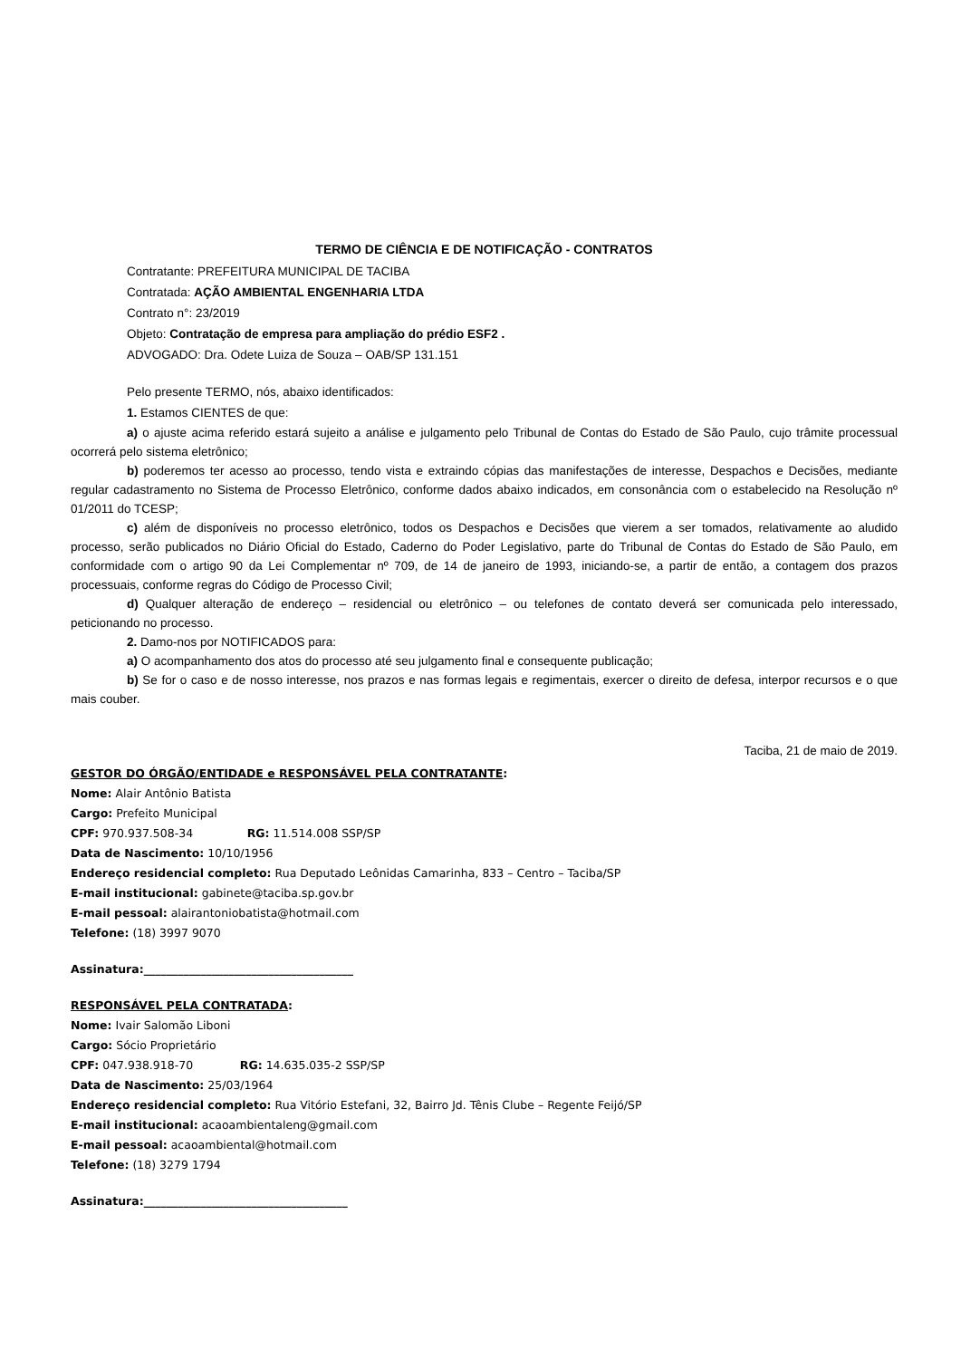TERMO DE CIÊNCIA E DE NOTIFICAÇÃO - CONTRATOS
Contratante: PREFEITURA MUNICIPAL DE TACIBA
Contratada: AÇÃO AMBIENTAL ENGENHARIA LTDA
Contrato n°: 23/2019
Objeto: Contratação de empresa para ampliação do prédio ESF2 .
ADVOGADO: Dra. Odete Luiza de Souza – OAB/SP 131.151
Pelo presente TERMO, nós, abaixo identificados:
1. Estamos CIENTES de que:
a) o ajuste acima referido estará sujeito a análise e julgamento pelo Tribunal de Contas do Estado de São Paulo, cujo trâmite processual ocorrerá pelo sistema eletrônico;
b) poderemos ter acesso ao processo, tendo vista e extraindo cópias das manifestações de interesse, Despachos e Decisões, mediante regular cadastramento no Sistema de Processo Eletrônico, conforme dados abaixo indicados, em consonância com o estabelecido na Resolução nº 01/2011 do TCESP;
c) além de disponíveis no processo eletrônico, todos os Despachos e Decisões que vierem a ser tomados, relativamente ao aludido processo, serão publicados no Diário Oficial do Estado, Caderno do Poder Legislativo, parte do Tribunal de Contas do Estado de São Paulo, em conformidade com o artigo 90 da Lei Complementar nº 709, de 14 de janeiro de 1993, iniciando-se, a partir de então, a contagem dos prazos processuais, conforme regras do Código de Processo Civil;
d) Qualquer alteração de endereço – residencial ou eletrônico – ou telefones de contato deverá ser comunicada pelo interessado, peticionando no processo.
2. Damo-nos por NOTIFICADOS para:
a) O acompanhamento dos atos do processo até seu julgamento final e consequente publicação;
b) Se for o caso e de nosso interesse, nos prazos e nas formas legais e regimentais, exercer o direito de defesa, interpor recursos e o que mais couber.
Taciba, 21 de maio de 2019.
GESTOR DO ÓRGÃO/ENTIDADE e RESPONSÁVEL PELA CONTRATANTE:
Nome: Alair Antônio Batista
Cargo: Prefeito Municipal
CPF: 970.937.508-34 RG: 11.514.008 SSP/SP
Data de Nascimento: 10/10/1956
Endereço residencial completo: Rua Deputado Leônidas Camarinha, 833 – Centro – Taciba/SP
E-mail institucional: gabinete@taciba.sp.gov.br
E-mail pessoal: alairantoniobatista@hotmail.com
Telefone: (18) 3997 9070
Assinatura:_____________________________________
RESPONSÁVEL PELA CONTRATADA:
Nome: Ivair Salomão Liboni
Cargo: Sócio Proprietário
CPF: 047.938.918-70 RG: 14.635.035-2 SSP/SP
Data de Nascimento: 25/03/1964
Endereço residencial completo: Rua Vitório Estefani, 32, Bairro Jd. Tênis Clube – Regente Feijó/SP
E-mail institucional: acaoambientaleng@gmail.com
E-mail pessoal: acaoambiental@hotmail.com
Telefone: (18) 3279 1794
Assinatura:____________________________________